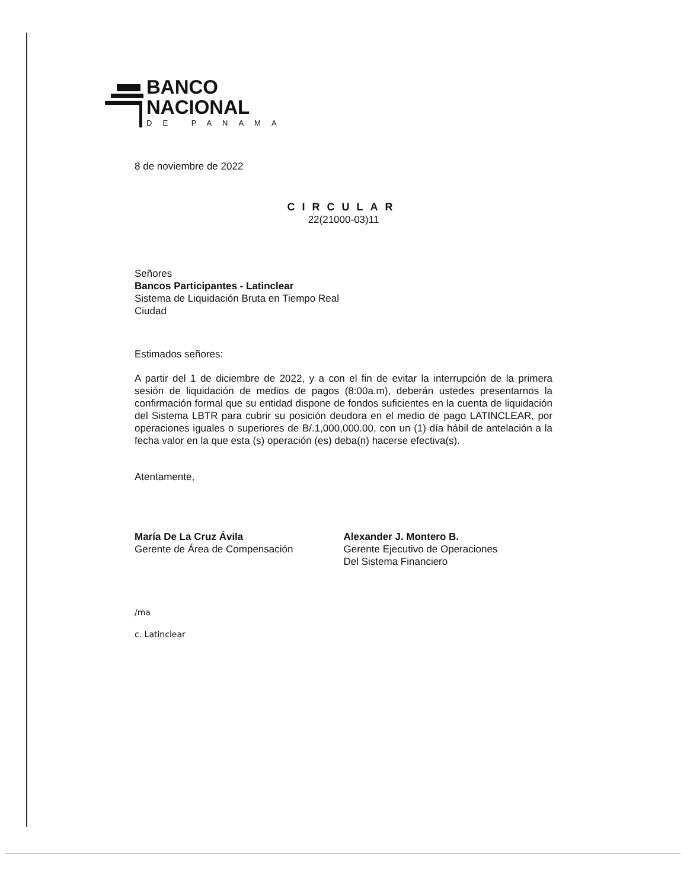BANCO
NACIONAL
DE PANAMA
8 de noviembre de 2022
CIRCULAR
22(21000-03)11
Señores
Bancos Participantes - Latinclear
Sistema de Liquidación Bruta en Tiempo Real
Ciudad
Estimados señores:
A partir del 1 de diciembre de 2022, y a con el fin de evitar la interrupción de la primera sesión de liquidación de medios de pagos (8:00a.m), deberán ustedes presentarnos la confirmación formal que su entidad dispone de fondos suficientes en la cuenta de liquidación del Sistema LBTR para cubrir su posición deudora en el medio de pago LATINCLEAR, por operaciones iguales o superiores de B/.1,000,000.00, con un (1) día hábil de antelación a la fecha valor en la que esta (s) operación (es) deba(n) hacerse efectiva(s).
Atentamente,
María De La Cruz Ávila
Gerente de Área de Compensación
Alexander J. Montero B.
Gerente Ejecutivo de Operaciones
Del Sistema Financiero
/ma
c. Latinclear